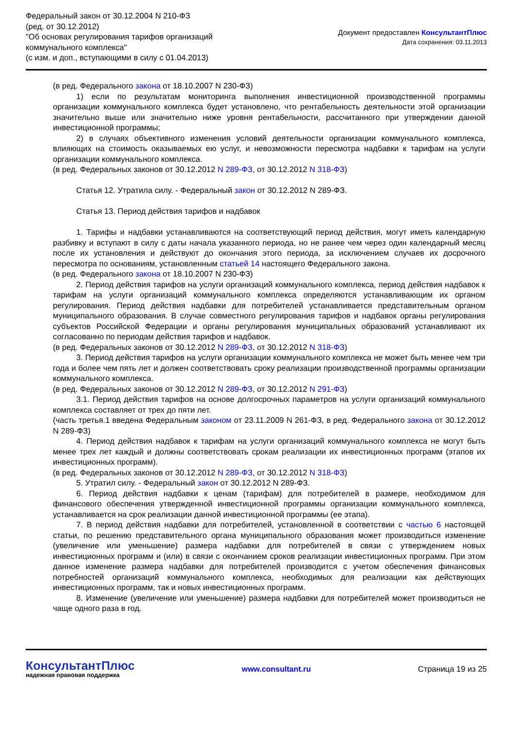Федеральный закон от 30.12.2004 N 210-ФЗ
(ред. от 30.12.2012)
"Об основах регулирования тарифов организаций
коммунального комплекса"
(с изм. и доп., вступающими в силу с 01.04.2013)
Документ предоставлен КонсультантПлюс
Дата сохранения: 03.11.2013
(в ред. Федерального закона от 18.10.2007 N 230-ФЗ)
1) если по результатам мониторинга выполнения инвестиционной производственной программы организации коммунального комплекса будет установлено, что рентабельность деятельности этой организации значительно выше или значительно ниже уровня рентабельности, рассчитанного при утверждении данной инвестиционной программы;
2) в случаях объективного изменения условий деятельности организации коммунального комплекса, влияющих на стоимость оказываемых ею услуг, и невозможности пересмотра надбавки к тарифам на услуги организации коммунального комплекса.
(в ред. Федеральных законов от 30.12.2012 N 289-ФЗ, от 30.12.2012 N 318-ФЗ)
Статья 12. Утратила силу. - Федеральный закон от 30.12.2012 N 289-ФЗ.
Статья 13. Период действия тарифов и надбавок
1. Тарифы и надбавки устанавливаются на соответствующий период действия, могут иметь календарную разбивку и вступают в силу с даты начала указанного периода, но не ранее чем через один календарный месяц после их установления и действуют до окончания этого периода, за исключением случаев их досрочного пересмотра по основаниям, установленным статьей 14 настоящего Федерального закона.
(в ред. Федерального закона от 18.10.2007 N 230-ФЗ)
2. Период действия тарифов на услуги организаций коммунального комплекса, период действия надбавок к тарифам на услуги организаций коммунального комплекса определяются устанавливающим их органом регулирования. Период действия надбавки для потребителей устанавливается представительным органом муниципального образования. В случае совместного регулирования тарифов и надбавок органы регулирования субъектов Российской Федерации и органы регулирования муниципальных образований устанавливают их согласованно по периодам действия тарифов и надбавок.
(в ред. Федеральных законов от 30.12.2012 N 289-ФЗ, от 30.12.2012 N 318-ФЗ)
3. Период действия тарифов на услуги организации коммунального комплекса не может быть менее чем три года и более чем пять лет и должен соответствовать сроку реализации производственной программы организации коммунального комплекса.
(в ред. Федеральных законов от 30.12.2012 N 289-ФЗ, от 30.12.2012 N 291-ФЗ)
3.1. Период действия тарифов на основе долгосрочных параметров на услуги организаций коммунального комплекса составляет от трех до пяти лет.
(часть третья.1 введена Федеральным законом от 23.11.2009 N 261-ФЗ, в ред. Федерального закона от 30.12.2012 N 289-ФЗ)
4. Период действия надбавок к тарифам на услуги организаций коммунального комплекса не могут быть менее трех лет каждый и должны соответствовать срокам реализации их инвестиционных программ (этапов их инвестиционных программ).
(в ред. Федеральных законов от 30.12.2012 N 289-ФЗ, от 30.12.2012 N 318-ФЗ)
5. Утратил силу. - Федеральный закон от 30.12.2012 N 289-ФЗ.
6. Период действия надбавки к ценам (тарифам) для потребителей в размере, необходимом для финансового обеспечения утвержденной инвестиционной программы организации коммунального комплекса, устанавливается на срок реализации данной инвестиционной программы (ее этапа).
7. В период действия надбавки для потребителей, установленной в соответствии с частью 6 настоящей статьи, по решению представительного органа муниципального образования может производиться изменение (увеличение или уменьшение) размера надбавки для потребителей в связи с утверждением новых инвестиционных программ и (или) в связи с окончанием сроков реализации инвестиционных программ. При этом данное изменение размера надбавки для потребителей производится с учетом обеспечения финансовых потребностей организаций коммунального комплекса, необходимых для реализации как действующих инвестиционных программ, так и новых инвестиционных программ.
8. Изменение (увеличение или уменьшение) размера надбавки для потребителей может производиться не чаще одного раза в год.
КонсультантПлюс
надежная правовая поддержка
www.consultant.ru Страница 19 из 25